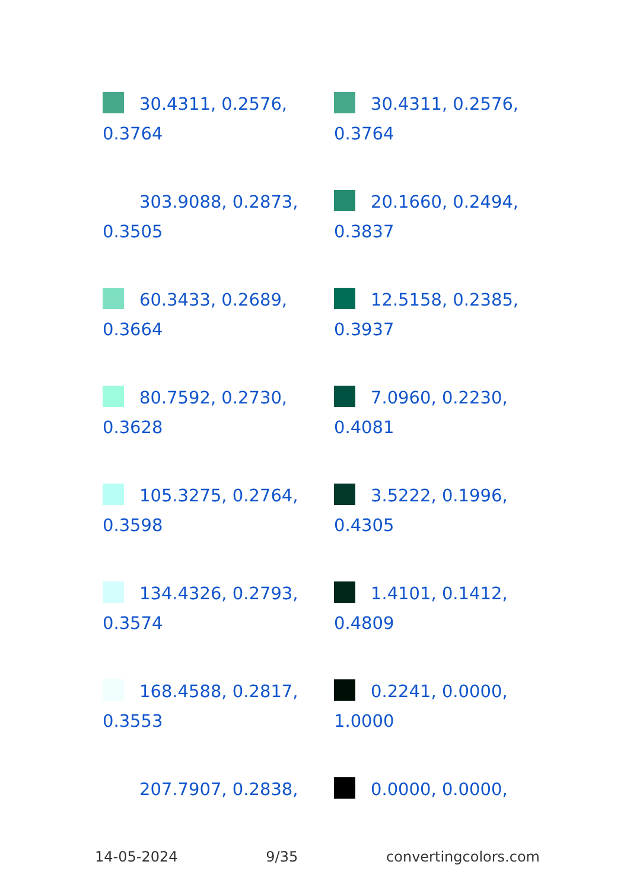30.4311, 0.2576, 0.3764
30.4311, 0.2576, 0.3764
303.9088, 0.2873, 0.3505
20.1660, 0.2494, 0.3837
60.3433, 0.2689, 0.3664
12.5158, 0.2385, 0.3937
80.7592, 0.2730, 0.3628
7.0960, 0.2230, 0.4081
105.3275, 0.2764, 0.3598
3.5222, 0.1996, 0.4305
134.4326, 0.2793, 0.3574
1.4101, 0.1412, 0.4809
168.4588, 0.2817, 0.3553
0.2241, 0.0000, 1.0000
207.7907, 0.2838,
0.0000, 0.0000,
14-05-2024 9/35 convertingcolors.com